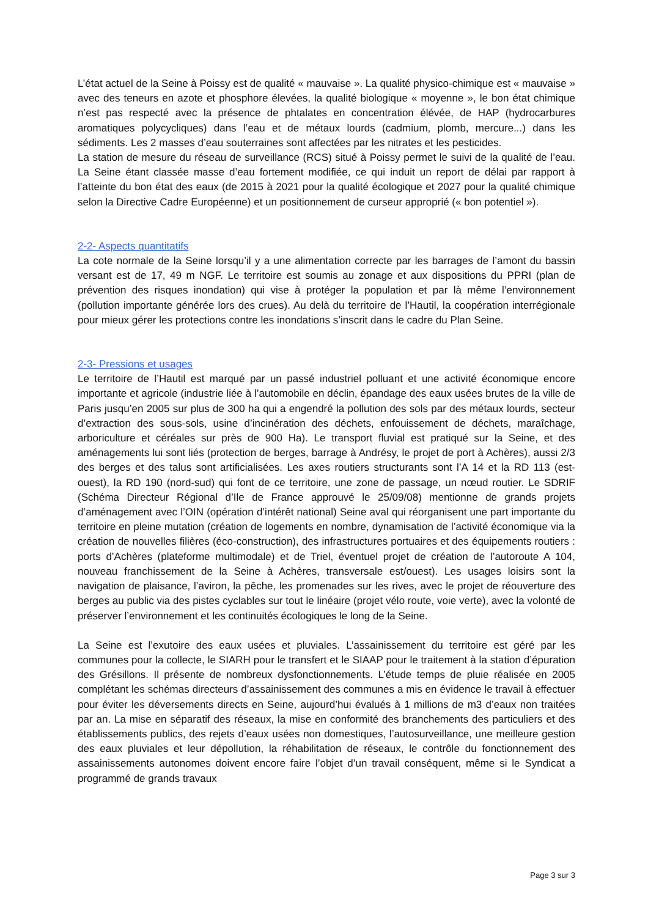L’état actuel de la Seine à Poissy est de qualité « mauvaise ». La qualité physico-chimique est « mauvaise » avec des teneurs en azote et phosphore élevées, la qualité biologique « moyenne », le bon état chimique n’est pas respecté avec la présence de phtalates en concentration élévée, de HAP (hydrocarbures aromatiques polycycliques) dans l’eau et de métaux lourds (cadmium, plomb, mercure...) dans les sédiments. Les 2 masses d’eau souterraines sont affectées par les nitrates et les pesticides.
La station de mesure du réseau de surveillance (RCS) situé à Poissy permet le suivi de la qualité de l’eau. La Seine étant classée masse d’eau fortement modifiée, ce qui induit un report de délai par rapport à l’atteinte du bon état des eaux (de 2015 à 2021 pour la qualité écologique et 2027 pour la qualité chimique selon la Directive Cadre Européenne) et un positionnement de curseur approprié (« bon potentiel »).
2-2- Aspects quantitatifs
La cote normale de la Seine lorsqu’il y a une alimentation correcte par les barrages de l’amont du bassin versant est de 17, 49 m NGF. Le territoire est soumis au zonage et aux dispositions du PPRI (plan de prévention des risques inondation) qui vise à protéger la population et par là même l’environnement (pollution importante générée lors des crues). Au delà du territoire de l’Hautil, la coopération interrégionale pour mieux gérer les protections contre les inondations s’inscrit dans le cadre du Plan Seine.
2-3- Pressions et usages
Le territoire de l’Hautil est marqué par un passé industriel polluant et une activité économique encore importante et agricole (industrie liée à l’automobile en déclin, épandage des eaux usées brutes de la ville de Paris jusqu’en 2005 sur plus de 300 ha qui a engendré la pollution des sols par des métaux lourds, secteur d’extraction des sous-sols, usine d’incinération des déchets, enfouissement de déchets, maraîchage, arboriculture et céréales sur près de 900 Ha). Le transport fluvial est pratiqué sur la Seine, et des aménagements lui sont liés (protection de berges, barrage à Andrésy, le projet de port à Achères), aussi 2/3 des berges et des talus sont artificialisées. Les axes routiers structurants sont l’A 14 et la RD 113 (est-ouest), la RD 190 (nord-sud) qui font de ce territoire, une zone de passage, un nœud routier. Le SDRIF (Schéma Directeur Régional d’Ile de France approuvé le 25/09/08) mentionne de grands projets d’aménagement avec l’OIN (opération d’intérêt national) Seine aval qui réorganisent une part importante du territoire en pleine mutation (création de logements en nombre, dynamisation de l’activité économique via la création de nouvelles filières (éco-construction), des infrastructures portuaires et des équipements routiers : ports d’Achères (plateforme multimodale) et de Triel, éventuel projet de création de l’autoroute A 104, nouveau franchissement de la Seine à Achères, transversale est/ouest). Les usages loisirs sont la navigation de plaisance, l’aviron, la pêche, les promenades sur les rives, avec le projet de réouverture des berges au public via des pistes cyclables sur tout le linéaire (projet vélo route, voie verte), avec la volonté de préserver l’environnement et les continuités écologiques le long de la Seine.
La Seine est l’exutoire des eaux usées et pluviales. L’assainissement du territoire est géré par les communes pour la collecte, le SIARH pour le transfert et le SIAAP pour le traitement à la station d’épuration des Grésillons. Il présente de nombreux dysfonctionnements. L’étude temps de pluie réalisée en 2005 complétant les schémas directeurs d’assainissement des communes a mis en évidence le travail à effectuer pour éviter les déversements directs en Seine, aujourd’hui évalués à 1 millions de m3 d’eaux non traitées par an. La mise en séparatif des réseaux, la mise en conformité des branchements des particuliers et des établissements publics, des rejets d’eaux usées non domestiques, l’autosurveillance, une meilleure gestion des eaux pluviales et leur dépollution, la réhabilitation de réseaux, le contrôle du fonctionnement des assainissements autonomes doivent encore faire l’objet d’un travail conséquent, même si le Syndicat a programmé de grands travaux
Page 3 sur 3